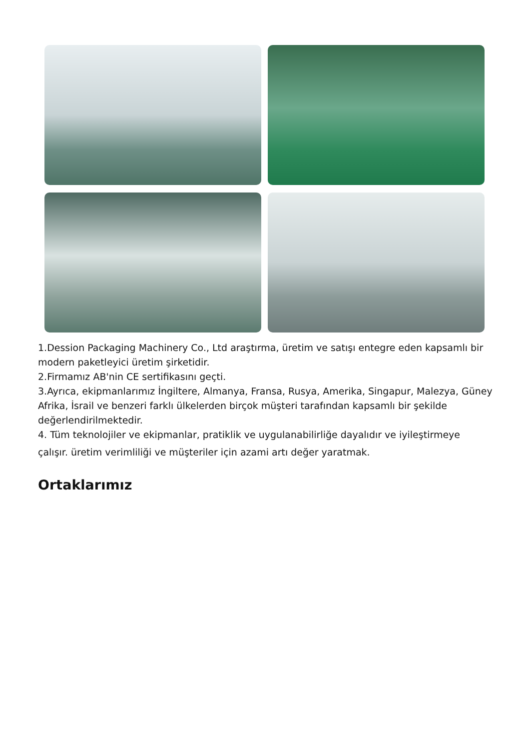1.Dession Packaging Machinery Co., Ltd araştırma, üretim ve satışı entegre eden kapsamlı bir modern paketleyici üretim şirketidir.
2.Firmamız AB'nin CE sertifikasını geçti.
3.Ayrıca, ekipmanlarımız İngiltere, Almanya, Fransa, Rusya, Amerika, Singapur, Malezya, Güney Afrika, İsrail ve benzeri farklı ülkelerden birçok müşteri tarafından kapsamlı bir şekilde değerlendirilmektedir.
4. Tüm teknolojiler ve ekipmanlar, pratiklik ve uygulanabilirliğe dayalıdır ve iyileştirmeye
çalışır. üretim verimliliği ve müşteriler için azami artı değer yaratmak.
Ortaklarımız